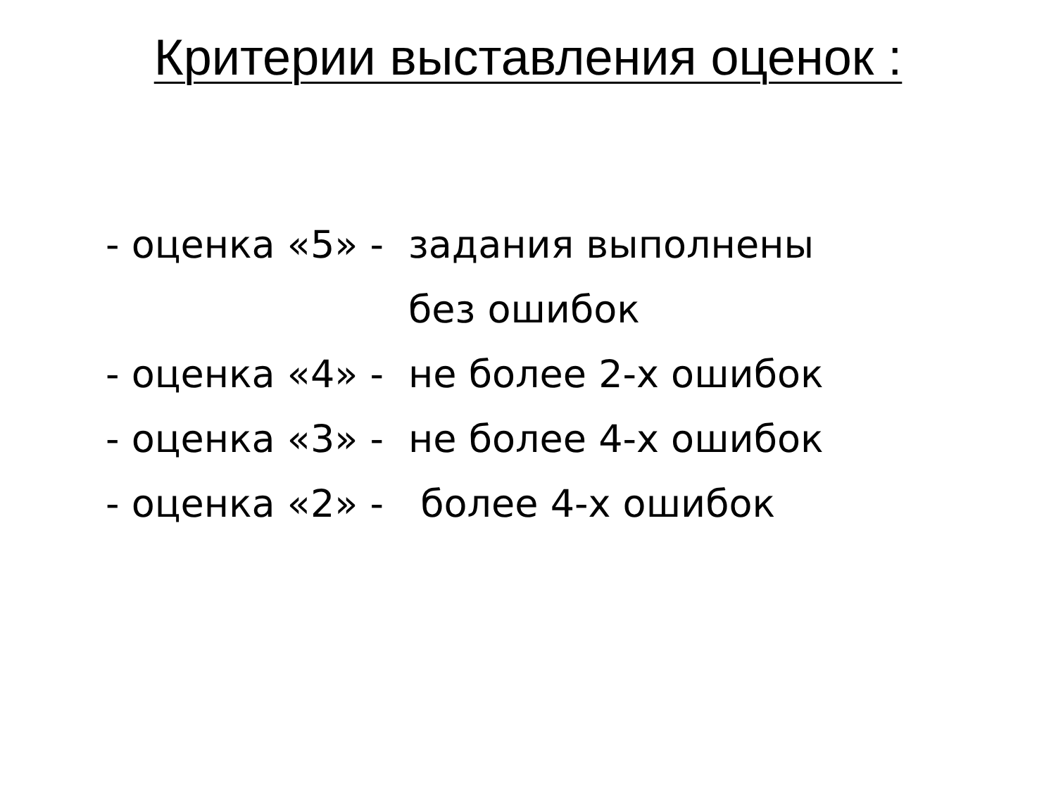Критерии выставления оценок :
- оценка «5» - задания выполнены
без ошибок
- оценка «4» - не более 2-х ошибок
- оценка «3» - не более 4-х ошибок
- оценка «2» - более 4-х ошибок